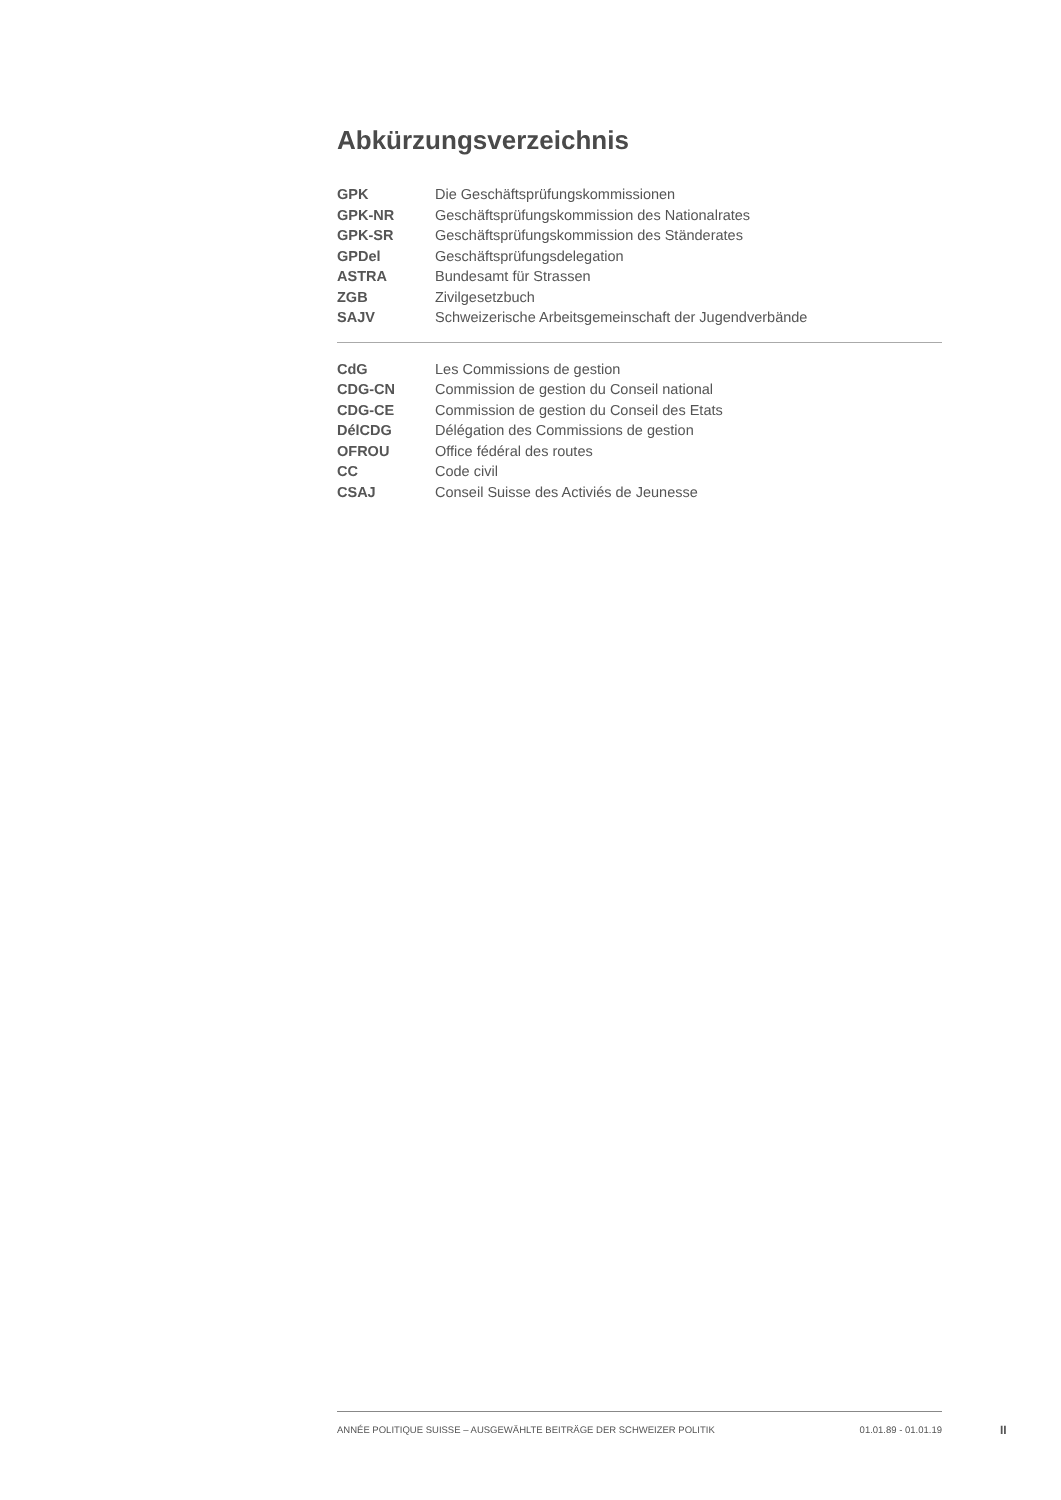Abkürzungsverzeichnis
| GPK | Die Geschäftsprüfungskommissionen |
| GPK-NR | Geschäftsprüfungskommission des Nationalrates |
| GPK-SR | Geschäftsprüfungskommission des Ständerates |
| GPDel | Geschäftsprüfungsdelegation |
| ASTRA | Bundesamt für Strassen |
| ZGB | Zivilgesetzbuch |
| SAJV | Schweizerische Arbeitsgemeinschaft der Jugendverbände |
| CdG | Les Commissions de gestion |
| CDG-CN | Commission de gestion du Conseil national |
| CDG-CE | Commission de gestion du Conseil des Etats |
| DélCDG | Délégation des Commissions de gestion |
| OFROU | Office fédéral des routes |
| CC | Code civil |
| CSAJ | Conseil Suisse des Activiés de Jeunesse |
ANNÉE POLITIQUE SUISSE – AUSGEWÄHLTE BEITRÄGE DER SCHWEIZER POLITIK 01.01.89 - 01.01.19
II